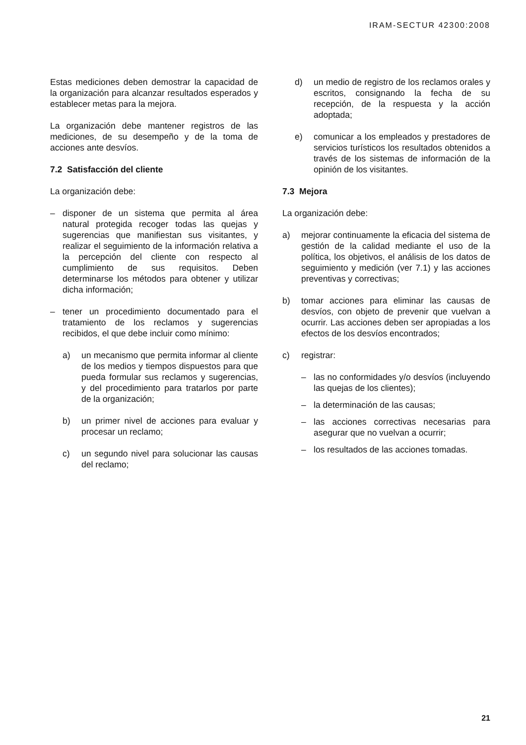IRAM-SECTUR 42300:2008
Estas mediciones deben demostrar la capacidad de la organización para alcanzar resultados esperados y establecer metas para la mejora.
La organización debe mantener registros de las mediciones, de su desempeño y de la toma de acciones ante desvíos.
7.2 Satisfacción del cliente
La organización debe:
– disponer de un sistema que permita al área natural protegida recoger todas las quejas y sugerencias que manifiestan sus visitantes, y realizar el seguimiento de la información relativa a la percepción del cliente con respecto al cumplimiento de sus requisitos. Deben determinarse los métodos para obtener y utilizar dicha información;
– tener un procedimiento documentado para el tratamiento de los reclamos y sugerencias recibidos, el que debe incluir como mínimo:
a) un mecanismo que permita informar al cliente de los medios y tiempos dispuestos para que pueda formular sus reclamos y sugerencias, y del procedimiento para tratarlos por parte de la organización;
b) un primer nivel de acciones para evaluar y procesar un reclamo;
c) un segundo nivel para solucionar las causas del reclamo;
d) un medio de registro de los reclamos orales y escritos, consignando la fecha de su recepción, de la respuesta y la acción adoptada;
e) comunicar a los empleados y prestadores de servicios turísticos los resultados obtenidos a través de los sistemas de información de la opinión de los visitantes.
7.3 Mejora
La organización debe:
a) mejorar continuamente la eficacia del sistema de gestión de la calidad mediante el uso de la política, los objetivos, el análisis de los datos de seguimiento y medición (ver 7.1) y las acciones preventivas y correctivas;
b) tomar acciones para eliminar las causas de desvíos, con objeto de prevenir que vuelvan a ocurrir. Las acciones deben ser apropiadas a los efectos de los desvíos encontrados;
c) registrar:
– las no conformidades y/o desvíos (incluyendo las quejas de los clientes);
– la determinación de las causas;
– las acciones correctivas necesarias para asegurar que no vuelvan a ocurrir;
– los resultados de las acciones tomadas.
21